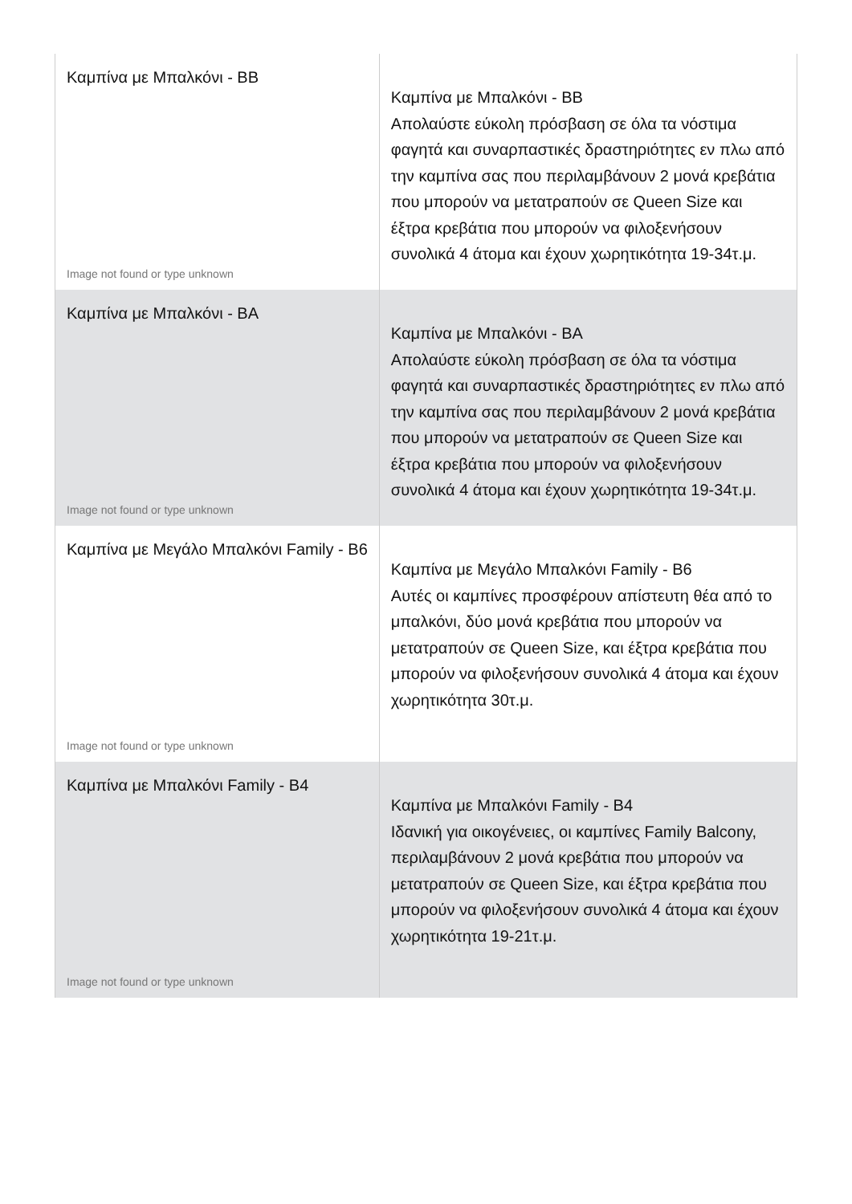| Καμπίνα με Μπαλκόνι - BB Image not found or type unknown | Καμπίνα με Μπαλκόνι - BB Απολαύστε εύκολη πρόσβαση σε όλα τα νόστιμα φαγητά και συναρπαστικές δραστηριότητες εν πλω από την καμπίνα σας που περιλαμβάνουν 2 μονά κρεβάτια που μπορούν να μετατραπούν σε Queen Size και έξτρα κρεβάτια που μπορούν να φιλοξενήσουν συνολικά 4 άτομα και έχουν χωρητικότητα 19-34τ.μ. |
| Καμπίνα με Μπαλκόνι - BA Image not found or type unknown | Καμπίνα με Μπαλκόνι - BA Απολαύστε εύκολη πρόσβαση σε όλα τα νόστιμα φαγητά και συναρπαστικές δραστηριότητες εν πλω από την καμπίνα σας που περιλαμβάνουν 2 μονά κρεβάτια που μπορούν να μετατραπούν σε Queen Size και έξτρα κρεβάτια που μπορούν να φιλοξενήσουν συνολικά 4 άτομα και έχουν χωρητικότητα 19-34τ.μ. |
| Καμπίνα με Μεγάλο Μπαλκόνι Family - B6 Image not found or type unknown | Καμπίνα με Μεγάλο Μπαλκόνι Family - B6 Αυτές οι καμπίνες προσφέρουν απίστευτη θέα από το μπαλκόνι, δύο μονά κρεβάτια που μπορούν να μετατραπούν σε Queen Size, και έξτρα κρεβάτια που μπορούν να φιλοξενήσουν συνολικά 4 άτομα και έχουν χωρητικότητα 30τ.μ. |
| Καμπίνα με Μπαλκόνι Family - B4 Image not found or type unknown | Καμπίνα με Μπαλκόνι Family - B4 Ιδανική για οικογένειες, οι καμπίνες Family Balcony, περιλαμβάνουν 2 μονά κρεβάτια που μπορούν να μετατραπούν σε Queen Size, και έξτρα κρεβάτια που μπορούν να φιλοξενήσουν συνολικά 4 άτομα και έχουν χωρητικότητα 19-21τ.μ. |